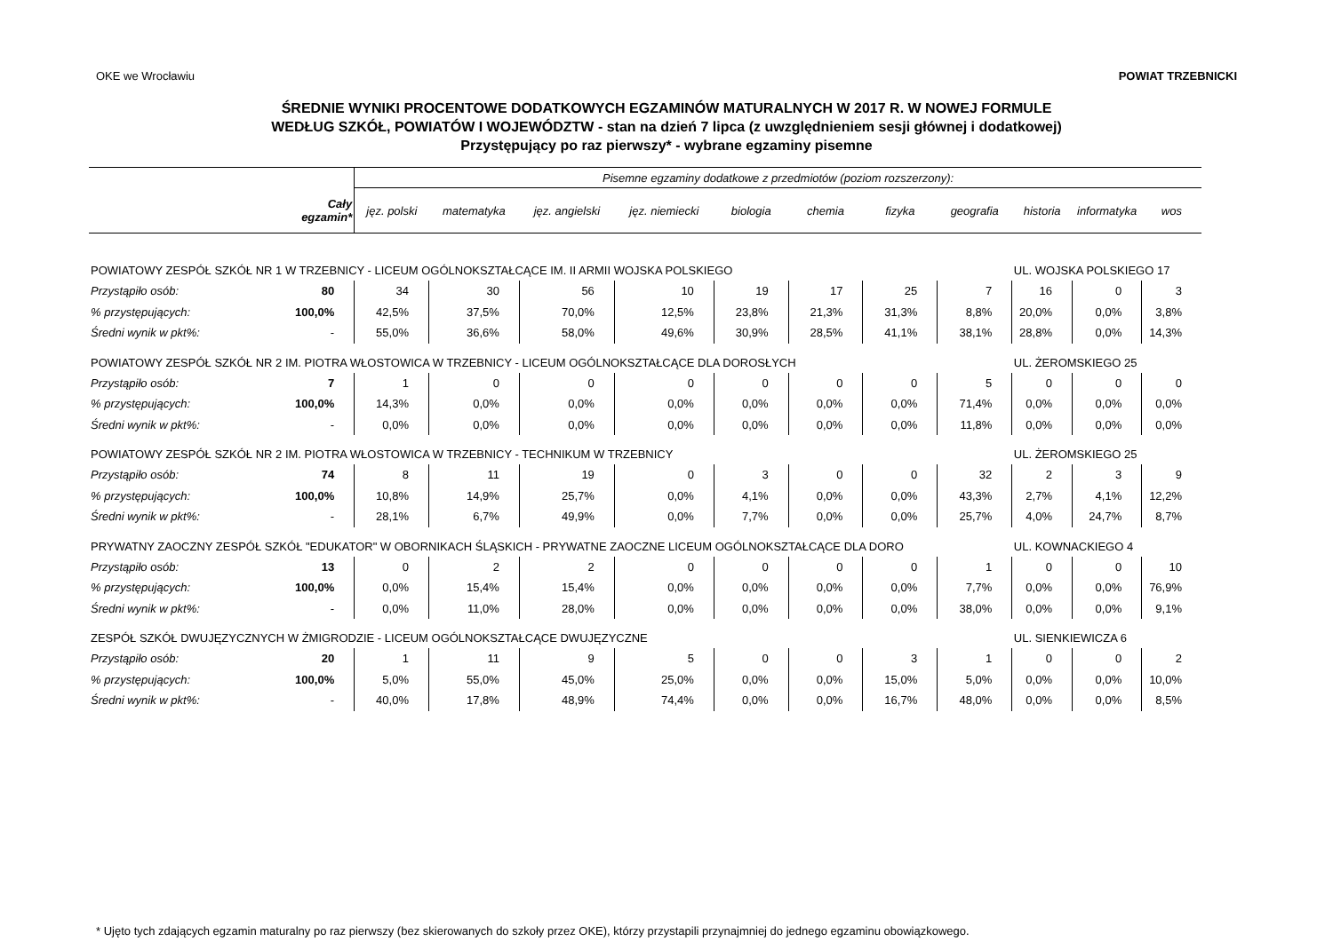OKE we Wrocławiu POWIAT TRZEBNICKI
ŚREDNIE WYNIKI PROCENTOWE DODATKOWYCH EGZAMINÓW MATURALNYCH W 2017 R. W NOWEJ FORMULE
WEDŁUG SZKÓŁ, POWIATÓW I WOJEWÓDZTW - stan na dzień 7 lipca (z uwzględnieniem sesji głównej i dodatkowej)
Przystępujący po raz pierwszy* - wybrane egzaminy pisemne
| Cały egzamin* | | Pisemne egzaminy dodatkowe z przedmiotów (poziom rozszerzony): | | | | | | | | | | |
| --- | --- | --- | --- | --- | --- | --- | --- | --- | --- | --- | --- | --- |
| | | jęz. polski | matematyka | jęz. angielski | jęz. niemiecki | biologia | chemia | fizyka | geografia | historia | informatyka | wos |
| POWIATOWY ZESPÓŁ SZKÓŁ NR 1 W TRZEBNICY - LICEUM OGÓLNOKSZTAŁCĄCE IM. II ARMII WOJSKA POLSKIEGO | | | | | | | | | | UL. WOJSKA POLSKIEGO 17 | | |
| Przystąpiło osób: | 80 | 34 | 30 | 56 | 10 | 19 | 17 | 25 | 7 | 16 | 0 | 3 |
| % przystępujących: | 100,0% | 42,5% | 37,5% | 70,0% | 12,5% | 23,8% | 21,3% | 31,3% | 8,8% | 20,0% | 0,0% | 3,8% |
| Średni wynik w pkt%: | - | 55,0% | 36,6% | 58,0% | 49,6% | 30,9% | 28,5% | 41,1% | 38,1% | 28,8% | 0,0% | 14,3% |
| POWIATOWY ZESPÓŁ SZKÓŁ NR 2 IM. PIOTRA WŁOSTOWICA W TRZEBNICY - LICEUM OGÓLNOKSZTAŁCĄCE DLA DOROSŁYCH | | | | | | | | | | UL. ŻEROMSKIEGO 25 | | |
| Przystąpiło osób: | 7 | 1 | 0 | 0 | 0 | 0 | 0 | 0 | 5 | 0 | 0 | 0 |
| % przystępujących: | 100,0% | 14,3% | 0,0% | 0,0% | 0,0% | 0,0% | 0,0% | 0,0% | 71,4% | 0,0% | 0,0% | 0,0% |
| Średni wynik w pkt%: | - | 0,0% | 0,0% | 0,0% | 0,0% | 0,0% | 0,0% | 0,0% | 11,8% | 0,0% | 0,0% | 0,0% |
| POWIATOWY ZESPÓŁ SZKÓŁ NR 2 IM. PIOTRA WŁOSTOWICA W TRZEBNICY - TECHNIKUM W TRZEBNICY | | | | | | | | | | UL. ŻEROMSKIEGO 25 | | |
| Przystąpiło osób: | 74 | 8 | 11 | 19 | 0 | 3 | 0 | 0 | 32 | 2 | 3 | 9 |
| % przystępujących: | 100,0% | 10,8% | 14,9% | 25,7% | 0,0% | 4,1% | 0,0% | 0,0% | 43,3% | 2,7% | 4,1% | 12,2% |
| Średni wynik w pkt%: | - | 28,1% | 6,7% | 49,9% | 0,0% | 7,7% | 0,0% | 0,0% | 25,7% | 4,0% | 24,7% | 8,7% |
| PRYWATNY ZAOCZNY ZESPÓŁ SZKÓŁ "EDUKATOR" W OBORNIKACH ŚLĄSKICH - PRYWATNE ZAOCZNE LICEUM OGÓLNOKSZTAŁCĄCE DLA DORO | | | | | | | | | | UL. KOWNACKIEGO 4 | | |
| Przystąpiło osób: | 13 | 0 | 2 | 2 | 0 | 0 | 0 | 0 | 1 | 0 | 0 | 10 |
| % przystępujących: | 100,0% | 0,0% | 15,4% | 15,4% | 0,0% | 0,0% | 0,0% | 0,0% | 7,7% | 0,0% | 0,0% | 76,9% |
| Średni wynik w pkt%: | - | 0,0% | 11,0% | 28,0% | 0,0% | 0,0% | 0,0% | 0,0% | 38,0% | 0,0% | 0,0% | 9,1% |
| ZESPÓŁ SZKÓŁ DWUJĘZYCZNYCH W ŻMIGRODZIE - LICEUM OGÓLNOKSZTAŁCĄCE DWUJĘZYCZNE | | | | | | | | | | UL. SIENKIEWICZA 6 | | |
| Przystąpiło osób: | 20 | 1 | 11 | 9 | 5 | 0 | 0 | 3 | 1 | 0 | 0 | 2 |
| % przystępujących: | 100,0% | 5,0% | 55,0% | 45,0% | 25,0% | 0,0% | 0,0% | 15,0% | 5,0% | 0,0% | 0,0% | 10,0% |
| Średni wynik w pkt%: | - | 40,0% | 17,8% | 48,9% | 74,4% | 0,0% | 0,0% | 16,7% | 48,0% | 0,0% | 0,0% | 8,5% |
* Ujęto tych zdających egzamin maturalny po raz pierwszy (bez skierowanych do szkoły przez OKE), którzy przystapili przynajmniej do jednego egzaminu obowiązkowego.